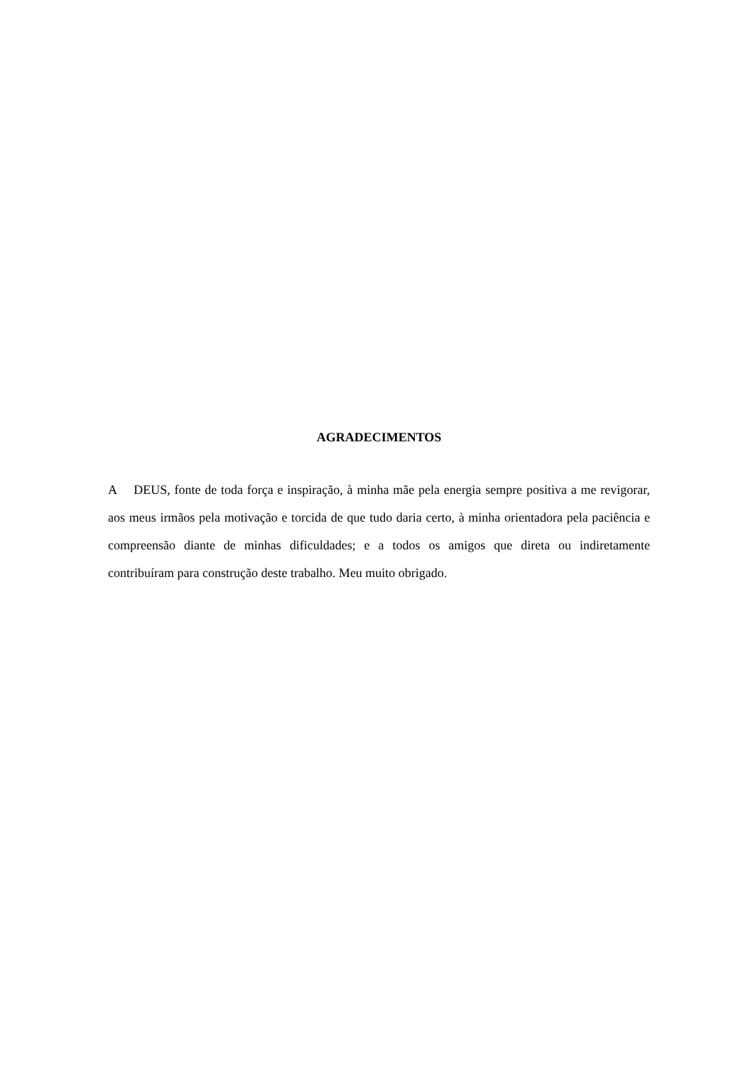AGRADECIMENTOS
A DEUS, fonte de toda força e inspiração, à minha mãe pela energia sempre positiva a me revigorar, aos meus irmãos pela motivação e torcida de que tudo daria certo, à minha orientadora pela paciência e compreensão diante de minhas dificuldades; e a todos os amigos que direta ou indiretamente contribuíram para construção deste trabalho. Meu muito obrigado.